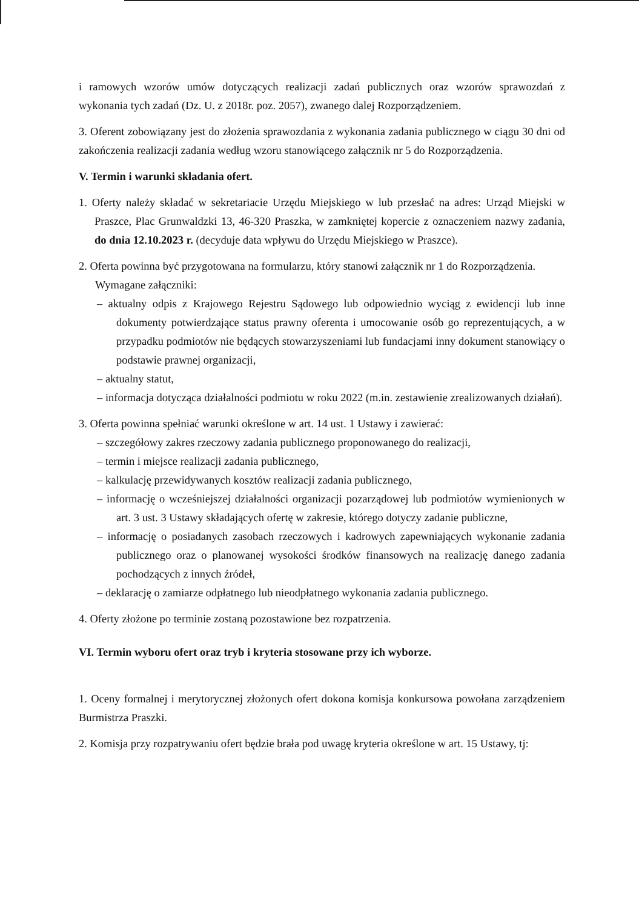i ramowych wzorów umów dotyczących realizacji zadań publicznych oraz wzorów sprawozdań z wykonania tych zadań (Dz. U. z 2018r. poz. 2057), zwanego dalej Rozporządzeniem.
3. Oferent zobowiązany jest do złożenia sprawozdania z wykonania zadania publicznego w ciągu 30 dni od zakończenia realizacji zadania według wzoru stanowiącego załącznik nr 5 do Rozporządzenia.
V. Termin i warunki składania ofert.
1. Oferty należy składać w sekretariacie Urzędu Miejskiego w lub przesłać na adres: Urząd Miejski w Praszce, Plac Grunwaldzki 13, 46-320 Praszka, w zamkniętej kopercie z oznaczeniem nazwy zadania, do dnia 12.10.2023 r. (decyduje data wpływu do Urzędu Miejskiego w Praszce).
2. Oferta powinna być przygotowana na formularzu, który stanowi załącznik nr 1 do Rozporządzenia.
Wymagane załączniki:
– aktualny odpis z Krajowego Rejestru Sądowego lub odpowiednio wyciąg z ewidencji lub inne dokumenty potwierdzające status prawny oferenta i umocowanie osób go reprezentujących, a w przypadku podmiotów nie będących stowarzyszeniami lub fundacjami inny dokument stanowiący o podstawie prawnej organizacji,
– aktualny statut,
– informacja dotycząca działalności podmiotu w roku 2022 (m.in. zestawienie zrealizowanych działań).
3. Oferta powinna spełniać warunki określone w art. 14 ust. 1 Ustawy i zawierać:
– szczegółowy zakres rzeczowy zadania publicznego proponowanego do realizacji,
– termin i miejsce realizacji zadania publicznego,
– kalkulację przewidywanych kosztów realizacji zadania publicznego,
– informację o wcześniejszej działalności organizacji pozarządowej lub podmiotów wymienionych w art. 3 ust. 3 Ustawy składających ofertę w zakresie, którego dotyczy zadanie publiczne,
– informację o posiadanych zasobach rzeczowych i kadrowych zapewniających wykonanie zadania publicznego oraz o planowanej wysokości środków finansowych na realizację danego zadania pochodzących z innych źródeł,
– deklarację o zamiarze odpłatnego lub nieodpłatnego wykonania zadania publicznego.
4. Oferty złożone po terminie zostaną pozostawione bez rozpatrzenia.
VI. Termin wyboru ofert oraz tryb i kryteria stosowane przy ich wyborze.
1. Oceny formalnej i merytorycznej złożonych ofert dokona komisja konkursowa powołana zarządzeniem Burmistrza Praszki.
2. Komisja przy rozpatrywaniu ofert będzie brała pod uwagę kryteria określone w art. 15 Ustawy, tj: